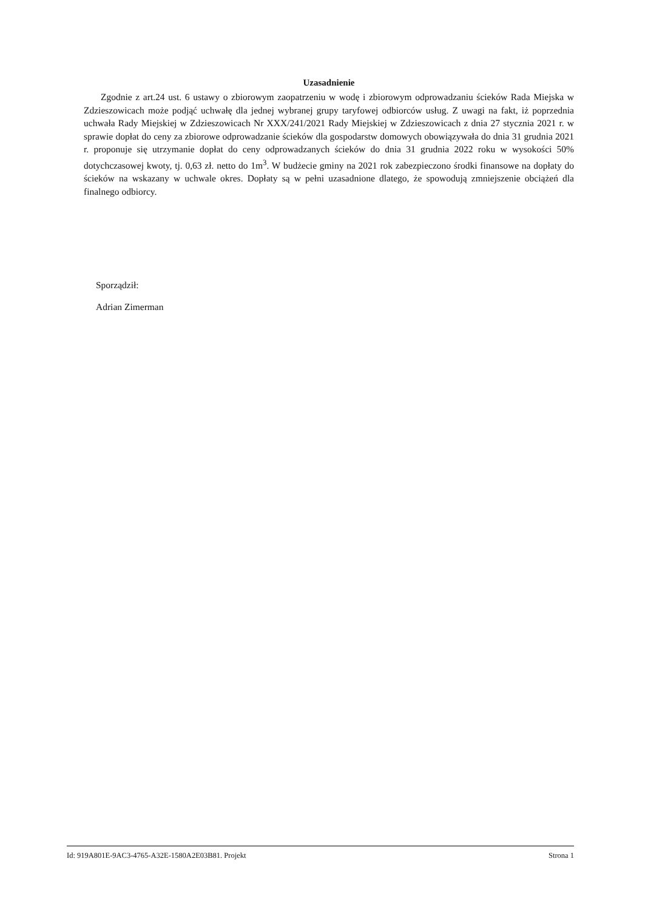Uzasadnienie
Zgodnie z art.24 ust. 6 ustawy o zbiorowym zaopatrzeniu w wodę i zbiorowym odprowadzaniu ścieków Rada Miejska w Zdzieszowicach może podjąć uchwałę dla jednej wybranej grupy taryfowej odbiorców usług. Z uwagi na fakt, iż poprzednia uchwała Rady Miejskiej w Zdzieszowicach Nr XXX/241/2021 Rady Miejskiej w Zdzieszowicach z dnia 27 stycznia 2021 r. w sprawie dopłat do ceny za zbiorowe odprowadzanie ścieków dla gospodarstw domowych obowiązywała do dnia 31 grudnia 2021 r. proponuje się utrzymanie dopłat do ceny odprowadzanych ścieków do dnia 31 grudnia 2022 roku w wysokości 50% dotychczasowej kwoty, tj. 0,63 zł. netto do 1m<sup>3</sup>. W budżecie gminy na 2021 rok zabezpieczono środki finansowe na dopłaty do ścieków na wskazany w uchwale okres. Dopłaty są w pełni uzasadnione dlatego, że spowodują zmniejszenie obciążeń dla finalnego odbiorcy.
Sporządził:
Adrian Zimerman
Id: 919A801E-9AC3-4765-A32E-1580A2E03B81. Projekt Strona 1